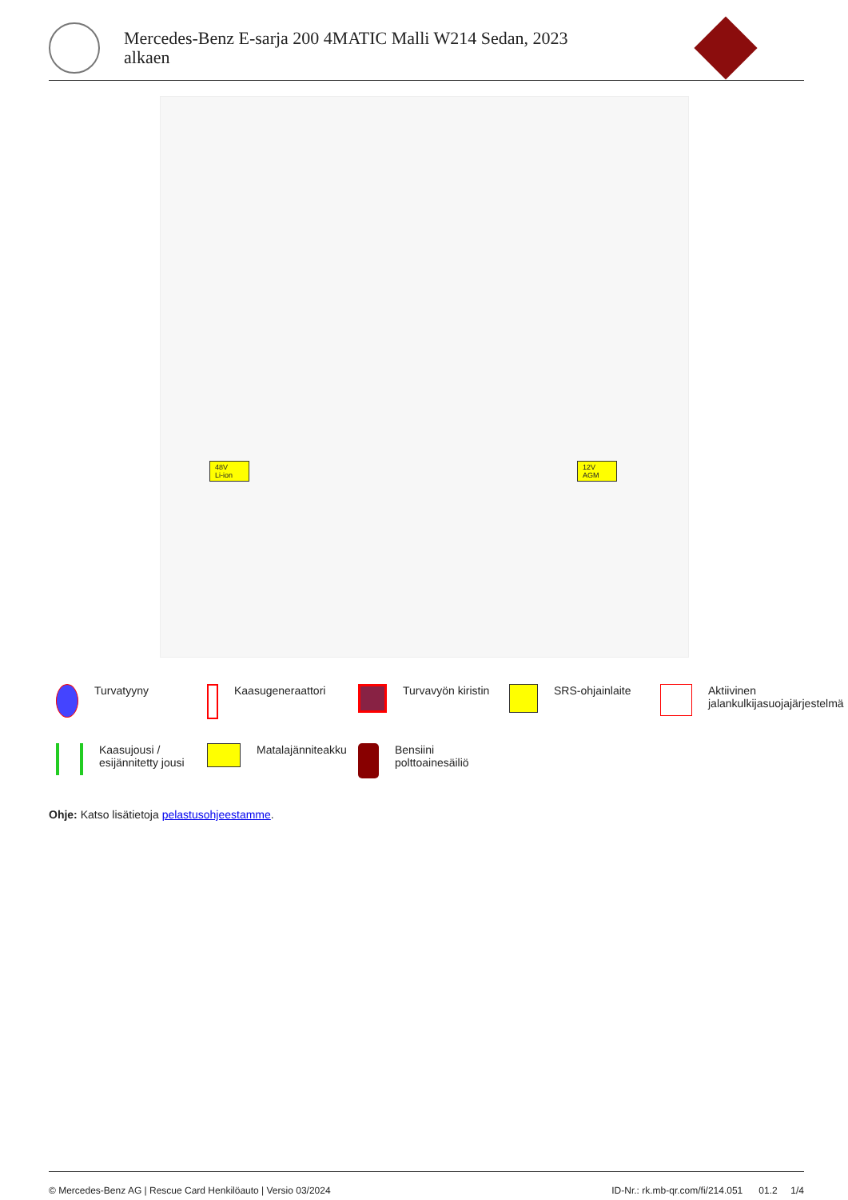Mercedes-Benz E-sarja 200 4MATIC Malli W214 Sedan, 2023
alkaen
48V
Li-ion
12V
AGM
Turvatyyny
Kaasugeneraattori
Turvavyön kiristin
SRS-ohjainlaite
Aktiivinen jalankulkijasuojajärjestelmä
Kaasujousi / esijännitetty jousi
Matalajänniteakku
Bensiini polttoainesäiliö
Ohje: Katso lisätietoja pelastusohjeestamme.
© Mercedes-Benz AG | Rescue Card Henkilöauto | Versio 03/2024 ID-Nr.: rk.mb-qr.com/fi/214.051 01.2 1/4